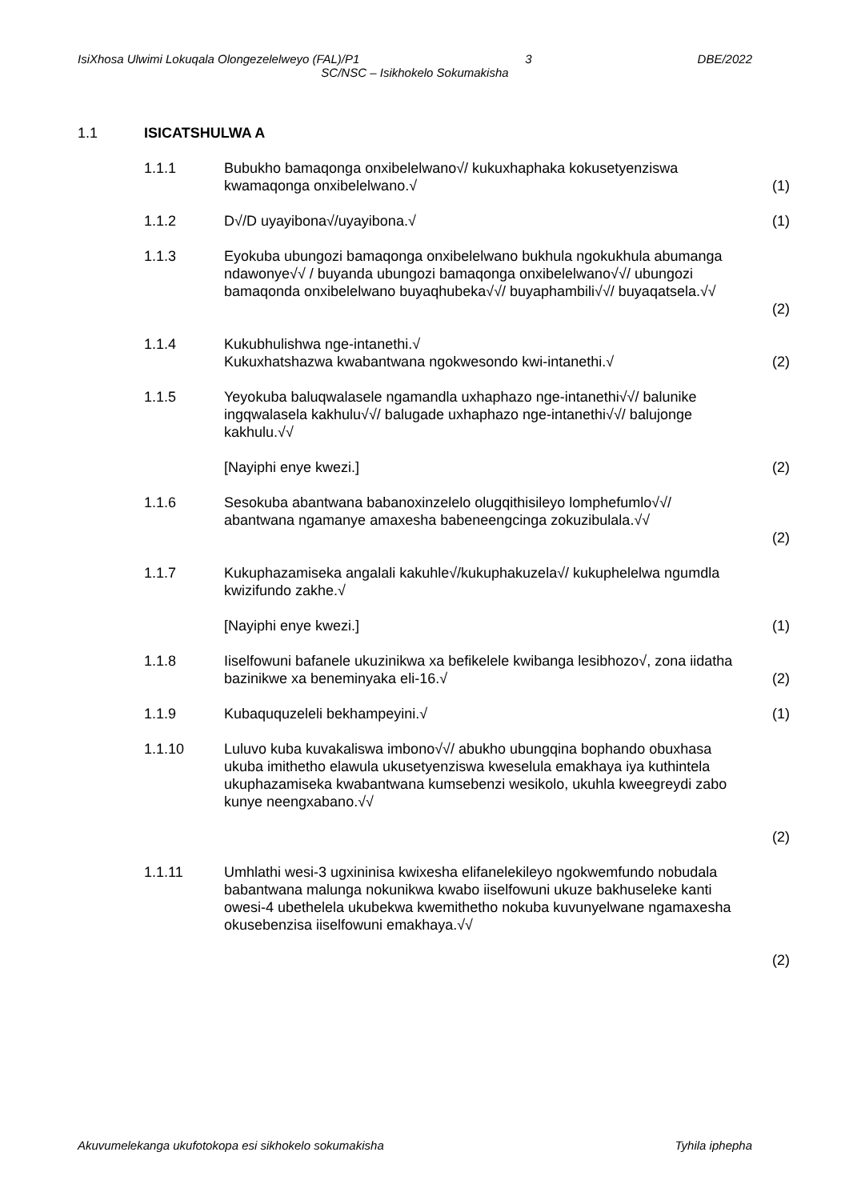IsiXhosa Ulwimi Lokuqala Olongezelelweyo (FAL)/P1 3 DBE/2022
SC/NSC – Isikhokelo Sokumakisha
1.1 ISICATSHULWA A
1.1.1 Bubukho bamaqonga onxibelelwano√/ kukuxhaphaka kokusetyenziswa kwamaqonga onxibelelwano.√
(1)
1.1.2 D√/D uyayibona√/uyayibona.√ (1)
1.1.3 Eyokuba ubungozi bamaqonga onxibelelwano bukhula ngokukhula abumanga ndawonye√√ / buyanda ubungozi bamaqonga onxibelelwano√√/ ubungozi bamaqonda onxibelelwano buyaqhubeka√√/ buyaphambili√√/ buyaqatsela.√√
(2)
1.1.4 Kukubhulishwa nge-intanethi.√
Kukuxhatshazwa kwabantwana ngokwesondo kwi-intanethi.√
(2)
1.1.5 Yeyokuba baluqwalasele ngamandla uxhaphazo nge-intanethi√√/ balunike ingqwalasela kakhulu√√/ balugade uxhaphazo nge-intanethi√√/ balujonge kakhulu.√√
[Nayiphi enye kwezi.] (2)
1.1.6 Sesokuba abantwana babanoxinzelelo olugqithisileyo lomphefumlo√√/ abantwana ngamanye amaxesha babeneengcinga zokuzibulala.√√
(2)
1.1.7 Kukuphazamiseka angalali kakuhle√/kukuphakuzela√/ kukuphelelwa ngumdla kwizifundo zakhe.√
[Nayiphi enye kwezi.] (1)
1.1.8 Iiselfowuni bafanele ukuzinikwa xa befikelele kwibanga lesibhozo√, zona iidatha bazinikwe xa beneminyaka eli-16.√
(2)
1.1.9 Kubaququzeleli bekhampeyini.√ (1)
1.1.10 Luluvo kuba kuvakaliswa imbono√√/ abukho ubungqina bophando obuxhasa ukuba imithetho elawula ukusetyenziswa kweselula emakhaya iya kuthintela ukuphazamiseka kwabantwana kumsebenzi wesikolo, ukuhla kweegreydi zabo kunye neengxabano.√√
(2)
1.1.11 Umhlathi wesi-3 ugxininisa kwixesha elifanelekileyo ngokwemfundo nobudala babantwana malunga nokunikwa kwabo iiselfowuni ukuze bakhuseleke kanti owesi-4 ubethelela ukubekwa kwemithetho nokuba kuvunyelwane ngamaxesha okusebenzisa iiselfowuni emakhaya.√√
(2)
Akuvumelekanga ukufotokopa esi sikhokelo sokumakisha Tyhila iphepha